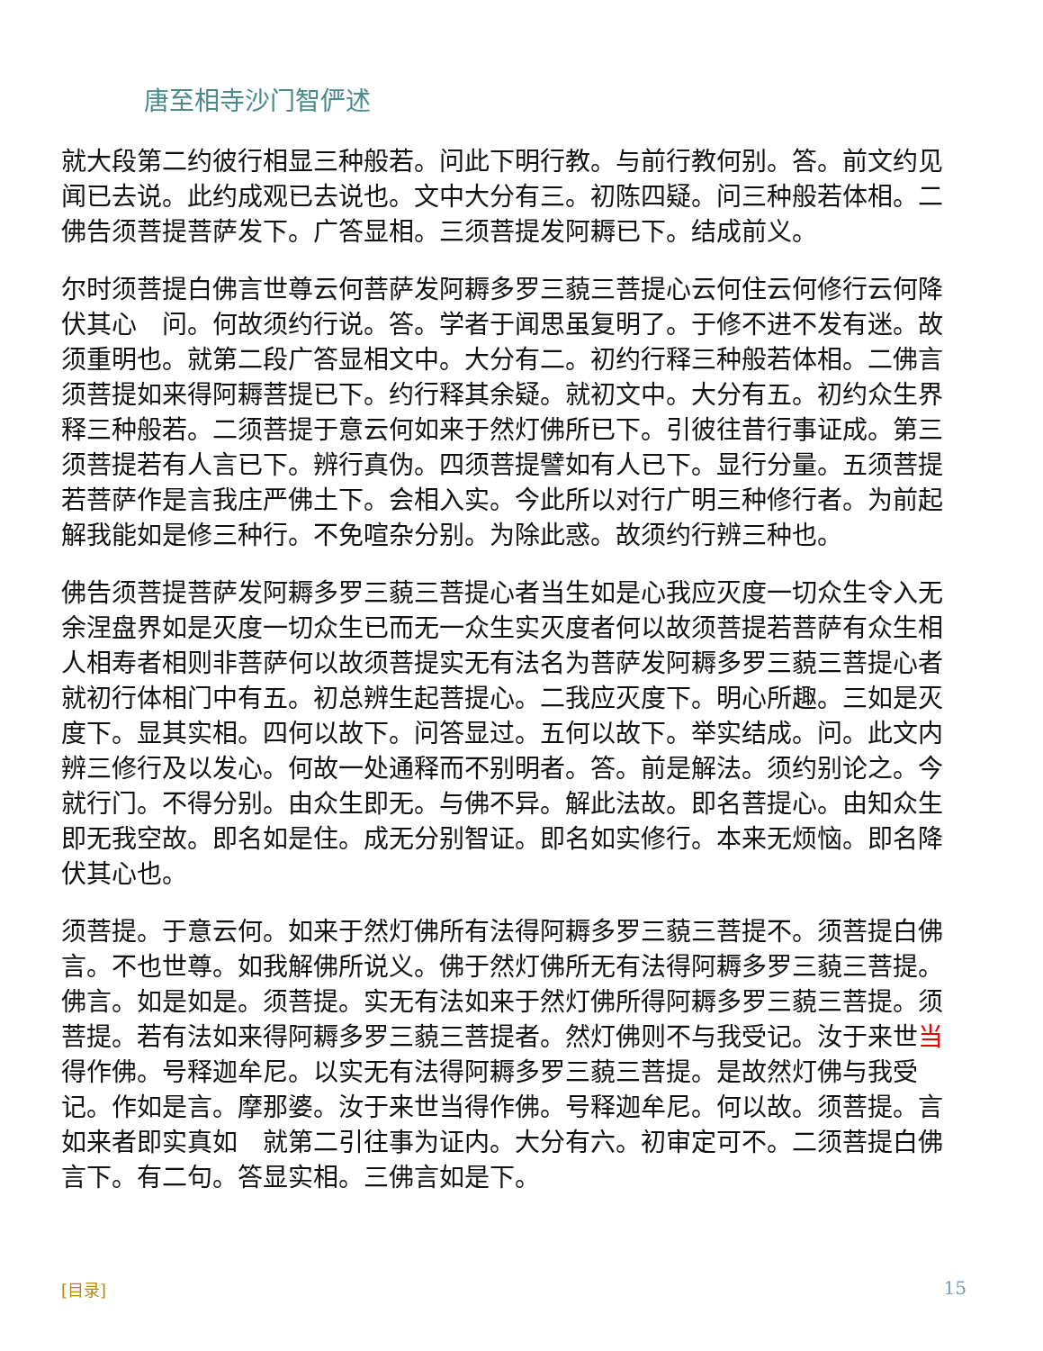唐至相寺沙门智俨述
就大段第二约彼行相显三种般若。问此下明行教。与前行教何别。答。前文约见闻已去说。此约成观已去说也。文中大分有三。初陈四疑。问三种般若体相。二佛告须菩提菩萨发下。广答显相。三须菩提发阿耨已下。结成前义。
尔时须菩提白佛言世尊云何菩萨发阿耨多罗三藐三菩提心云何住云何修行云何降伏其心　问。何故须约行说。答。学者于闻思虽复明了。于修不进不发有迷。故须重明也。就第二段广答显相文中。大分有二。初约行释三种般若体相。二佛言须菩提如来得阿耨菩提已下。约行释其余疑。就初文中。大分有五。初约众生界释三种般若。二须菩提于意云何如来于然灯佛所已下。引彼往昔行事证成。第三须菩提若有人言已下。辨行真伪。四须菩提譬如有人已下。显行分量。五须菩提若菩萨作是言我庄严佛土下。会相入实。今此所以对行广明三种修行者。为前起解我能如是修三种行。不免喧杂分别。为除此惑。故须约行辨三种也。
佛告须菩提菩萨发阿耨多罗三藐三菩提心者当生如是心我应灭度一切众生令入无余涅盘界如是灭度一切众生已而无一众生实灭度者何以故须菩提若菩萨有众生相人相寿者相则非菩萨何以故须菩提实无有法名为菩萨发阿耨多罗三藐三菩提心者　就初行体相门中有五。初总辨生起菩提心。二我应灭度下。明心所趣。三如是灭度下。显其实相。四何以故下。问答显过。五何以故下。举实结成。问。此文内辨三修行及以发心。何故一处通释而不别明者。答。前是解法。须约别论之。今就行门。不得分别。由众生即无。与佛不异。解此法故。即名菩提心。由知众生即无我空故。即名如是住。成无分别智证。即名如实修行。本来无烦恼。即名降伏其心也。
须菩提。于意云何。如来于然灯佛所有法得阿耨多罗三藐三菩提不。须菩提白佛言。不也世尊。如我解佛所说义。佛于然灯佛所无有法得阿耨多罗三藐三菩提。佛言。如是如是。须菩提。实无有法如来于然灯佛所得阿耨多罗三藐三菩提。须菩提。若有法如来得阿耨多罗三藐三菩提者。然灯佛则不与我受记。汝于来世当得作佛。号释迦牟尼。以实无有法得阿耨多罗三藐三菩提。是故然灯佛与我受记。作如是言。摩那婆。汝于来世当得作佛。号释迦牟尼。何以故。须菩提。言如来者即实真如　就第二引往事为证内。大分有六。初审定可不。二须菩提白佛言下。有二句。答显实相。三佛言如是下。
[目录] 15